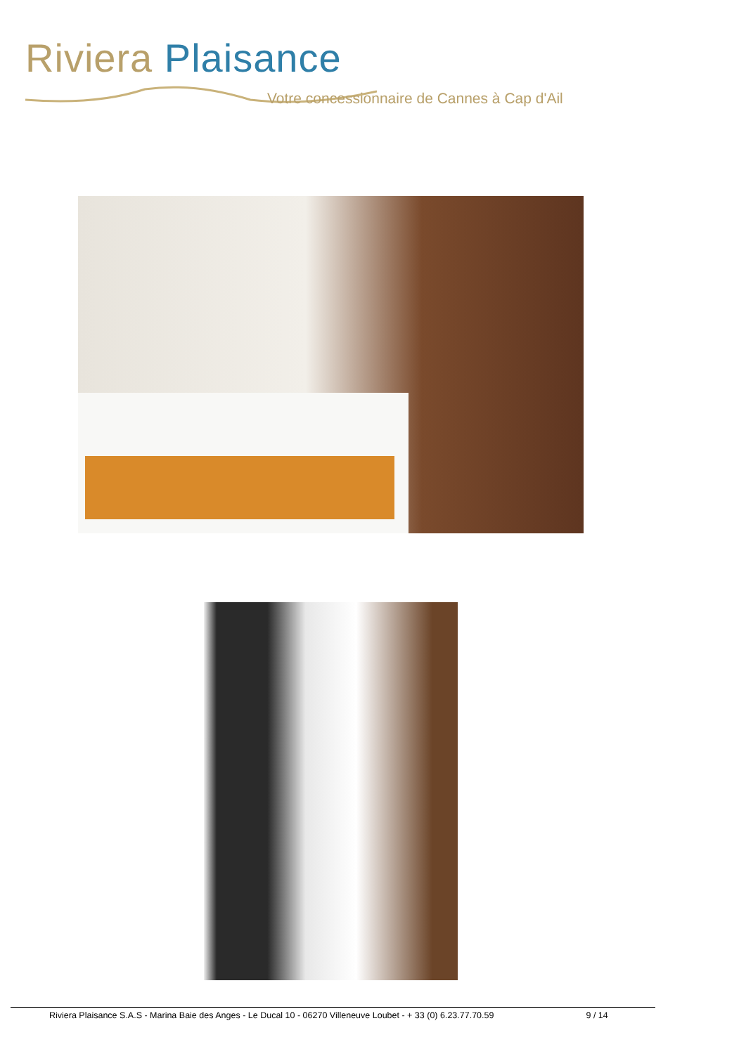Riviera Plaisance
Votre concessionnaire de Cannes à Cap d'Ail
Riviera Plaisance S.A.S - Marina Baie des Anges - Le Ducal 10 - 06270 Villeneuve Loubet - + 33 (0) 6.23.77.70.59 9 / 14